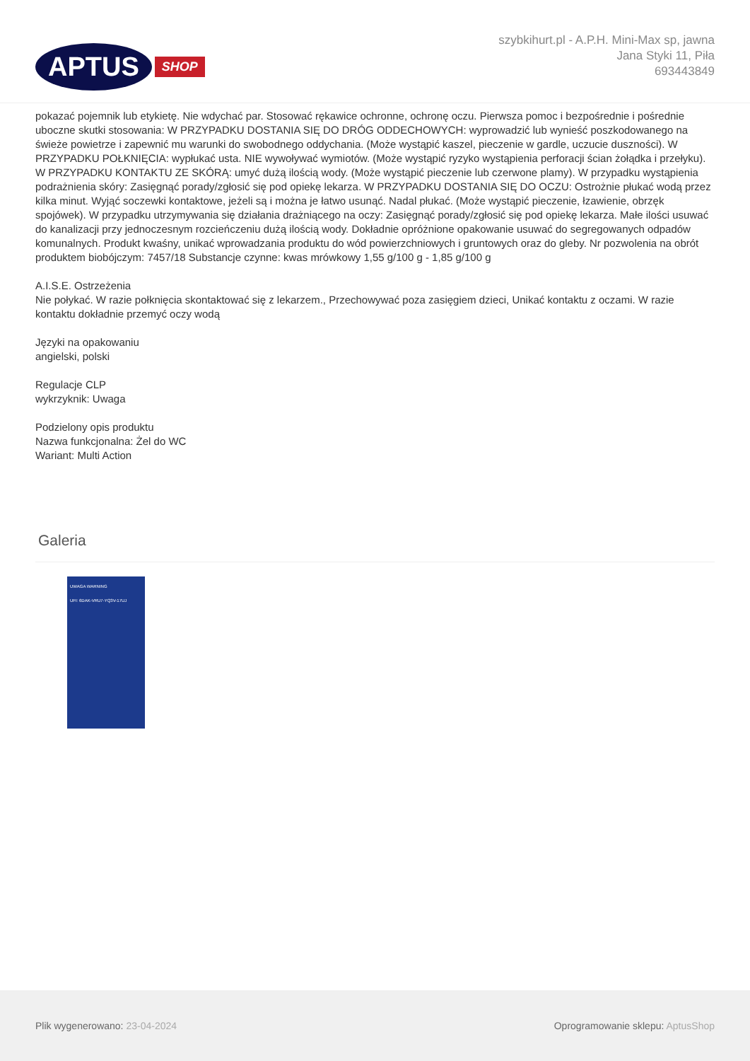APTUS SHOP
szybkihurt.pl - A.P.H. Mini-Max sp, jawna
Jana Styki 11, Piła
693443849
pokazać pojemnik lub etykietę. Nie wdychać par. Stosować rękawice ochronne, ochronę oczu. Pierwsza pomoc i bezpośrednie i pośrednie uboczne skutki stosowania: W PRZYPADKU DOSTANIA SIĘ DO DRÓG ODDECHOWYCH: wyprowadzić lub wynieść poszkodowanego na świeże powietrze i zapewnić mu warunki do swobodnego oddychania. (Może wystąpić kaszel, pieczenie w gardle, uczucie duszności). W PRZYPADKU POŁKNIĘCIA: wypłukać usta. NIE wywoływać wymiotów. (Może wystąpić ryzyko wystąpienia perforacji ścian żołądka i przełyku). W PRZYPADKU KONTAKTU ZE SKÓRĄ: umyć dużą ilością wody. (Może wystąpić pieczenie lub czerwone plamy). W przypadku wystąpienia podrażnienia skóry: Zasięgnąć porady/zgłosić się pod opiekę lekarza. W PRZYPADKU DOSTANIA SIĘ DO OCZU: Ostrożnie płukać wodą przez kilka minut. Wyjąć soczewki kontaktowe, jeżeli są i można je łatwo usunąć. Nadal płukać. (Może wystąpić pieczenie, łzawienie, obrzęk spojówek). W przypadku utrzymywania się działania drażniącego na oczy: Zasięgnąć porady/zgłosić się pod opiekę lekarza. Małe ilości usuwać do kanalizacji przy jednoczesnym rozcieńczeniu dużą ilością wody. Dokładnie opróżnione opakowanie usuwać do segregowanych odpadów komunalnych. Produkt kwaśny, unikać wprowadzania produktu do wód powierzchniowych i gruntowych oraz do gleby. Nr pozwolenia na obrót produktem biobójczym: 7457/18 Substancje czynne: kwas mrówkowy 1,55 g/100 g - 1,85 g/100 g
A.I.S.E. Ostrzeżenia
Nie połykać. W razie połknięcia skontaktować się z lekarzem., Przechowywać poza zasięgiem dzieci, Unikać kontaktu z oczami. W razie kontaktu dokładnie przemyć oczy wodą
Języki na opakowaniu
angielski, polski
Regulacje CLP
wykrzyknik: Uwaga
Podzielony opis produktu
Nazwa funkcjonalna: Żel do WC
Wariant: Multi Action
Galeria
UWAGA WARNING
UFI: 6DAK-VRU7-YQ3V-17UJ
Plik wygenerowano: 23-04-2024
Oprogramowanie sklepu: AptusShop